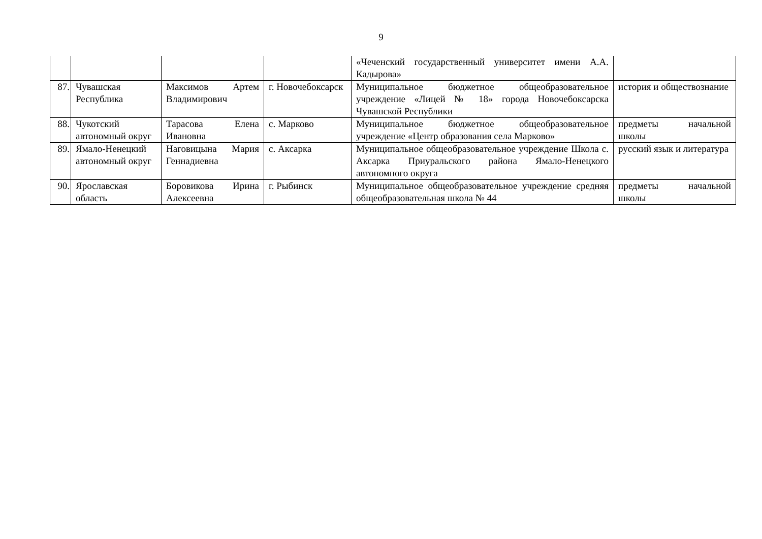9
| | | | | «Чеченский государственный университет имени А.А. Кадырова» | |
| 87. | Чувашская Республика | Максимов Артем Владимирович | г. Новочебоксарск | Муниципальное бюджетное общеобразовательное учреждение «Лицей № 18» города Новочебоксарска Чувашской Республики | история и обществознание |
| 88. | Чукотский автономный округ | Тарасова Елена Ивановна | с. Марково | Муниципальное бюджетное общеобразовательное учреждение «Центр образования села Марково» | предметы начальной школы |
| 89. | Ямало-Ненецкий автономный округ | Наговицына Мария Геннадиевна | с. Аксарка | Муниципальное общеобразовательное учреждение Школа с. Аксарка Приуральского района Ямало-Ненецкого автономного округа | русский язык и литература |
| 90. | Ярославская область | Боровикова Ирина Алексеевна | г. Рыбинск | Муниципальное общеобразовательное учреждение средняя общеобразовательная школа № 44 | предметы начальной школы |